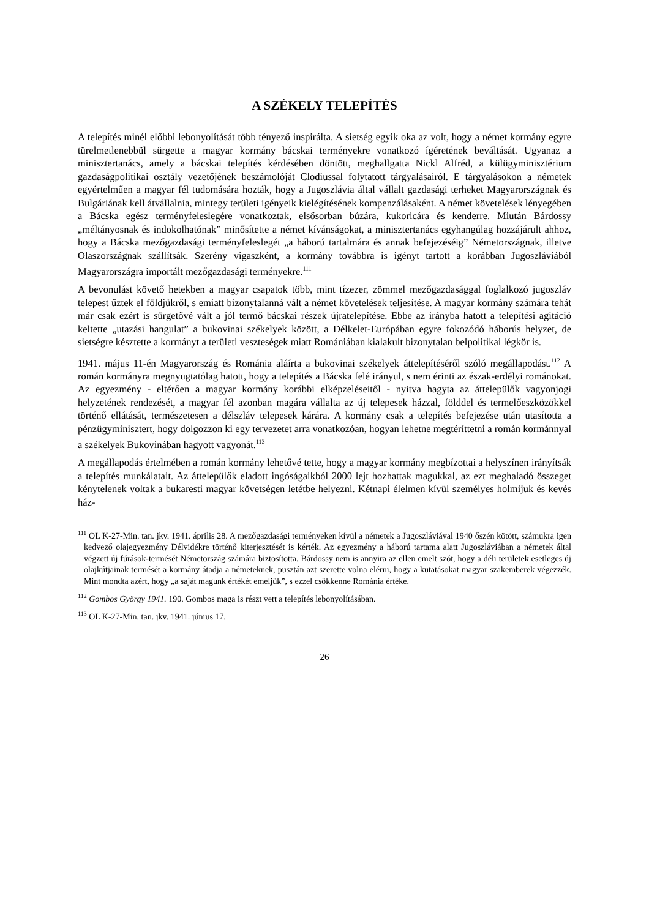A SZÉKELY TELEPÍTÉS
A telepítés minél előbbi lebonyolítását több tényező inspirálta. A sietség egyik oka az volt, hogy a német kormány egyre türelmetlenebbül sürgette a magyar kormány bácskai terményekre vonatkozó ígéretének beváltását. Ugyanaz a minisztertanács, amely a bácskai telepítés kérdésében döntött, meghallgatta Nickl Alfréd, a külügyminisztérium gazdaságpolitikai osztály vezetőjének beszámolóját Clodiussal folytatott tárgyalásairól. E tárgyalásokon a németek egyértelműen a magyar fél tudomására hozták, hogy a Jugoszlávia által vállalt gazdasági terheket Magyarországnak és Bulgáriának kell átvállalnia, mintegy területi igényeik kielégíté­sének kompenzálásaként. A német követelések lényegében a Bácska egész terményfeleslegére vonatkoztak, elsősorban búzára, kukoricára és kenderre. Miután Bárdossy „méltányosnak és indokolhatónak” minősítette a német kívánságokat, a minisztertanács egyhangúlag hozzájárult ahhoz, hogy a Bácska mezőgazdasági terményfeleslegét „a háború tartalmára és annak befe­jezéséig” Németországnak, illetve Olaszországnak szállítsák. Szerény vigaszként, a kormány továbbra is igényt tartott a korábban Jugoszláviából Magyarországra importált mezőgazdasági terményekre.<sup>111</sup>
A bevonulást követő hetekben a magyar csapatok több, mint tízezer, zömmel mezőgazdasággal foglalkozó jugoszláv telepest űztek el földjükről, s emiatt bizonytalanná vált a német köve­telések teljesítése. A magyar kormány számára tehát már csak ezért is sürgetővé vált a jól termő bácskai részek újratelepítése. Ebbe az irányba hatott a telepítési agitáció keltette „utazási hangulat” a bukovinai székelyek között, a Délkelet-Európában egyre fokozódó háborús helyzet, de sietségre késztette a kormányt a területi veszteségek miatt Romániában kialakult bizonytalan belpolitikai légkör is.
1941. május 11-én Magyarország és Románia aláírta a bukovinai székelyek áttelepítéséről szóló megállapodást.<sup>112</sup> A román kormányra megnyugtatólag hatott, hogy a telepítés a Bácska felé irányul, s nem érinti az észak-erdélyi románokat. Az egyezmény - eltérően a magyar kor­mány korábbi elképzeléseitől - nyitva hagyta az áttelepülők vagyonjogi helyzetének rendezését, a magyar fél azonban magára vállalta az új telepesek házzal, földdel és termelőeszközökkel történő ellátását, természetesen a délszláv telepesek kárára. A kormány csak a telepítés befe­jezése után utasította a pénzügyminisztert, hogy dolgozzon ki egy tervezetet arra vonatkozóan, hogyan lehetne megtéríttetni a román kormánnyal a székelyek Bukovinában hagyott vagyonát.<sup>113</sup>
A megállapodás értelmében a román kormány lehetővé tette, hogy a magyar kormány meg­bízottai a helyszínen irányítsák a telepítés munkálatait. Az áttelepülők eladott ingóságaikból 2000 lejt hozhattak magukkal, az ezt meghaladó összeget kénytelenek voltak a bukaresti magyar követségen letétbe helyezni. Kétnapi élelmen kívül személyes holmijuk és kevés ház-
<sup>111</sup> OL K-27-Min. tan. jkv. 1941. április 28. A mezőgazdasági terményeken kívül a németek a Jugoszláviával 1940 őszén kötött, számukra igen kedvező olajegyezmény Délvidékre történő kiterjesztését is kérték. Az egyezmény a háború tartama alatt Jugoszláviában a németek által végzett új fúrások-termését Németország számára biztosította. Bárdossy nem is annyira az ellen emelt szót, hogy a déli területek esetleges új olajkútjainak termését a kormány átadja a németeknek, pusztán azt szerette volna elérni, hogy a kutatásokat magyar szakemberek végezzék. Mint mondta azért, hogy „a saját magunk értékét emeljük”, s ezzel csökkenne Románia értéke.
<sup>112</sup> Gombos György 1941. 190. Gombos maga is részt vett a telepítés lebonyolításában.
<sup>113</sup> OL K-27-Min. tan. jkv. 1941. június 17.
26